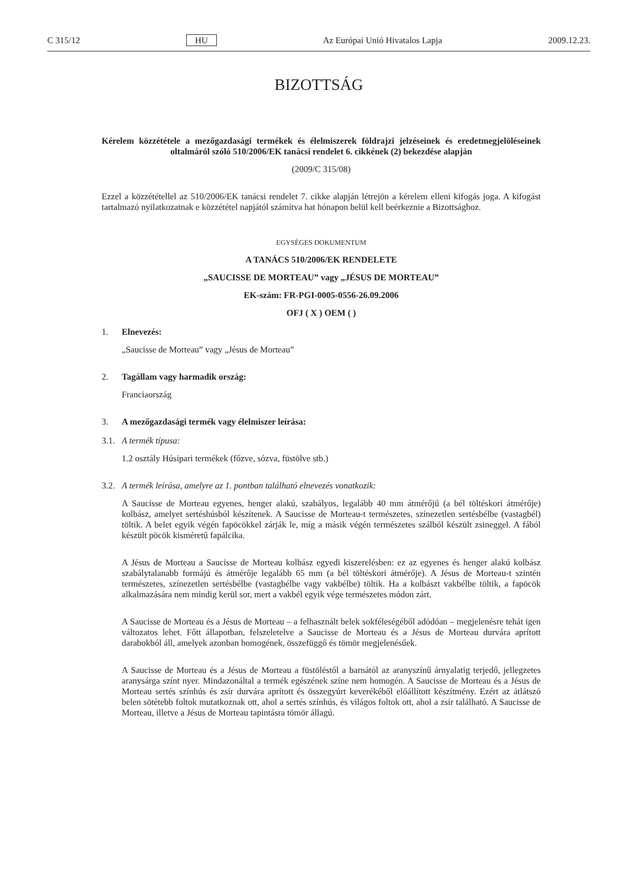C 315/12 HU Az Európai Unió Hivatalos Lapja 2009.12.23.
BIZOTTSÁG
Kérelem közzététele a mezőgazdasági termékek és élelmiszerek földrajzi jelzéseinek és eredetmegjelöléseinek oltalmáról szóló 510/2006/EK tanácsi rendelet 6. cikkének (2) bekezdése alapján
(2009/C 315/08)
Ezzel a közzététellel az 510/2006/EK tanácsi rendelet 7. cikke alapján létrejön a kérelem elleni kifogás joga. A kifogást tartalmazó nyilatkozatnak e közzététel napjától számítva hat hónapon belül kell beérkeznie a Bizottsághoz.
EGYSÉGES DOKUMENTUM
A TANÁCS 510/2006/EK RENDELETE
„SAUCISSE DE MORTEAU” vagy „JÉSUS DE MORTEAU”
EK-szám: FR-PGI-0005-0556-26.09.2006
OFJ ( X ) OEM ( )
1. Elnevezés:
„Saucisse de Morteau” vagy „Jésus de Morteau”
2. Tagállam vagy harmadik ország:
Franciaország
3. A mezőgazdasági termék vagy élelmiszer leírása:
3.1. A termék típusa:
1.2 osztály Húsipari termékek (főzve, sózva, füstölve stb.)
3.2. A termék leírása, amelyre az 1. pontban található elnevezés vonatkozik:
A Saucisse de Morteau egyenes, henger alakú, szabályos, legalább 40 mm átmérőjű (a bél töltéskori átmérője) kolbász, amelyet sertéshúsból készítenek. A Saucisse de Morteau-t természetes, színezetlen sertésbélbe (vastagbél) töltik. A belet egyik végén fapöcökkel zárják le, míg a másik végén természetes szálból készült zsineggel. A fából készült pöcök kisméretű fapálcika.
A Jésus de Morteau a Saucisse de Morteau kolbász egyedi kiszerelésben: ez az egyenes és henger alakú kolbász szabálytalanabb formájú és átmérője legalább 65 mm (a bél töltéskori átmérője). A Jésus de Morteau-t szintén természetes, színezetlen sertésbélbe (vastagbélbe vagy vakbélbe) töltik. Ha a kolbászt vakbélbe töltik, a fapöcök alkalmazására nem mindig kerül sor, mert a vakbél egyik vége természetes módon zárt.
A Saucisse de Morteau és a Jésus de Morteau – a felhasznált belek sokféleségéből adódóan – megje­lenésre tehát igen változatos lehet. Főtt állapotban, felszeletelve a Saucisse de Morteau és a Jésus de Morteau durvára aprított darabokból áll, amelyek azonban homogének, összefüggő és tömör megjele­nésűek.
A Saucisse de Morteau és a Jésus de Morteau a füstöléstől a barnától az aranyszínű árnyalatig terjedő, jellegzetes aranysárga színt nyer. Mindazonáltal a termék egészének színe nem homogén. A Saucisse de Morteau és a Jésus de Morteau sertés színhús és zsír durvára aprított és összegyúrt keverékéből előállított készítmény. Ezért az átlátszó belen sötétebb foltok mutatkoznak ott, ahol a sertés színhús, és világos foltok ott, ahol a zsír található. A Saucisse de Morteau, illetve a Jésus de Morteau tapintásra tömör állagú.